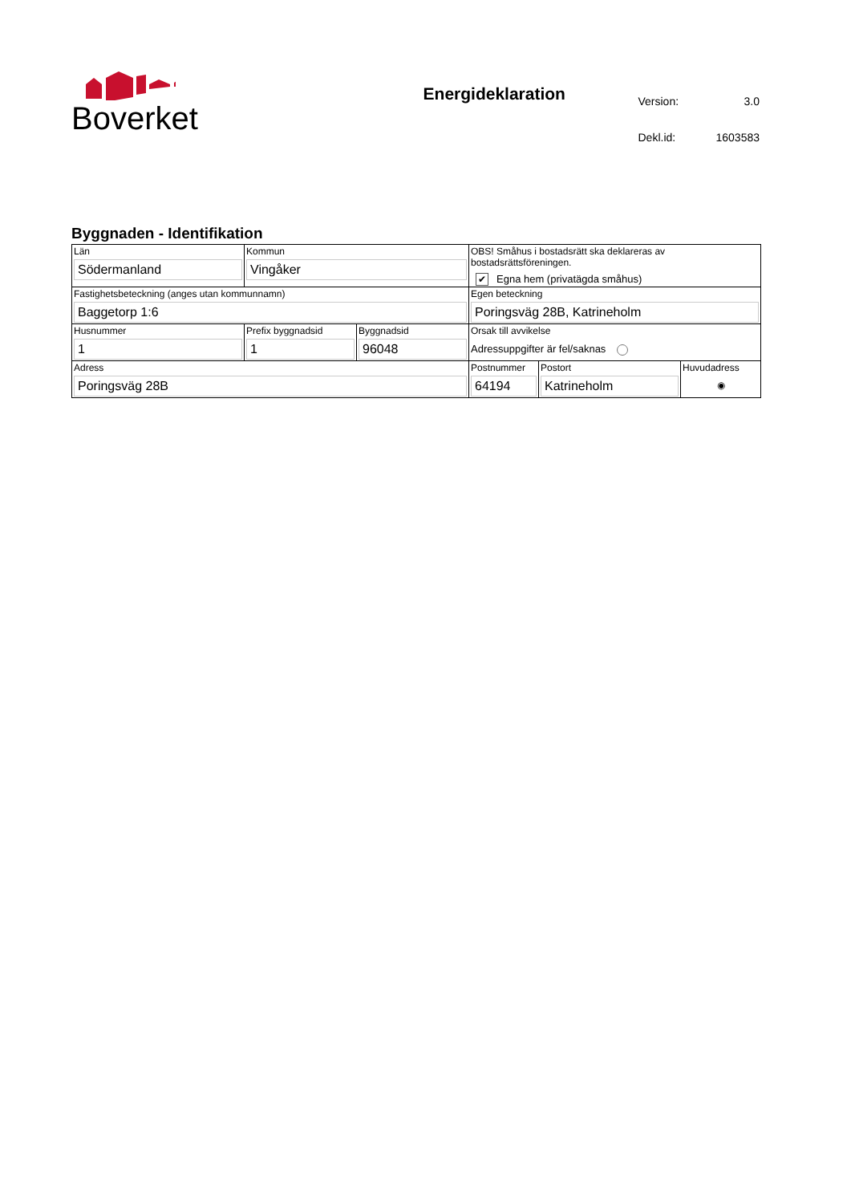Boverket
Energideklaration
| Version: | 3.0 |
| Dekl.id: | 1603583 |
Byggnaden - Identifikation
| Län Södermanland | Kommun Vingåker | | OBS! Småhus i bostadsrätt ska deklareras av bostadsrättsföreningen. ✔ Egna hem (privatägda småhus) | | |
| Fastighetsbeteckning (anges utan kommunnamn) Baggetorp 1:6 | | | Egen beteckning Poringsväg 28B, Katrineholm | | |
| Husnummer 1 | Prefix byggnadsid 1 | Byggnadsid 96048 | Orsak till avvikelse Adressuppgifter är fel/saknas | | |
| Adress Poringsväg 28B | | | Postnummer 64194 | Postort Katrineholm | Huvudadress ◉ |